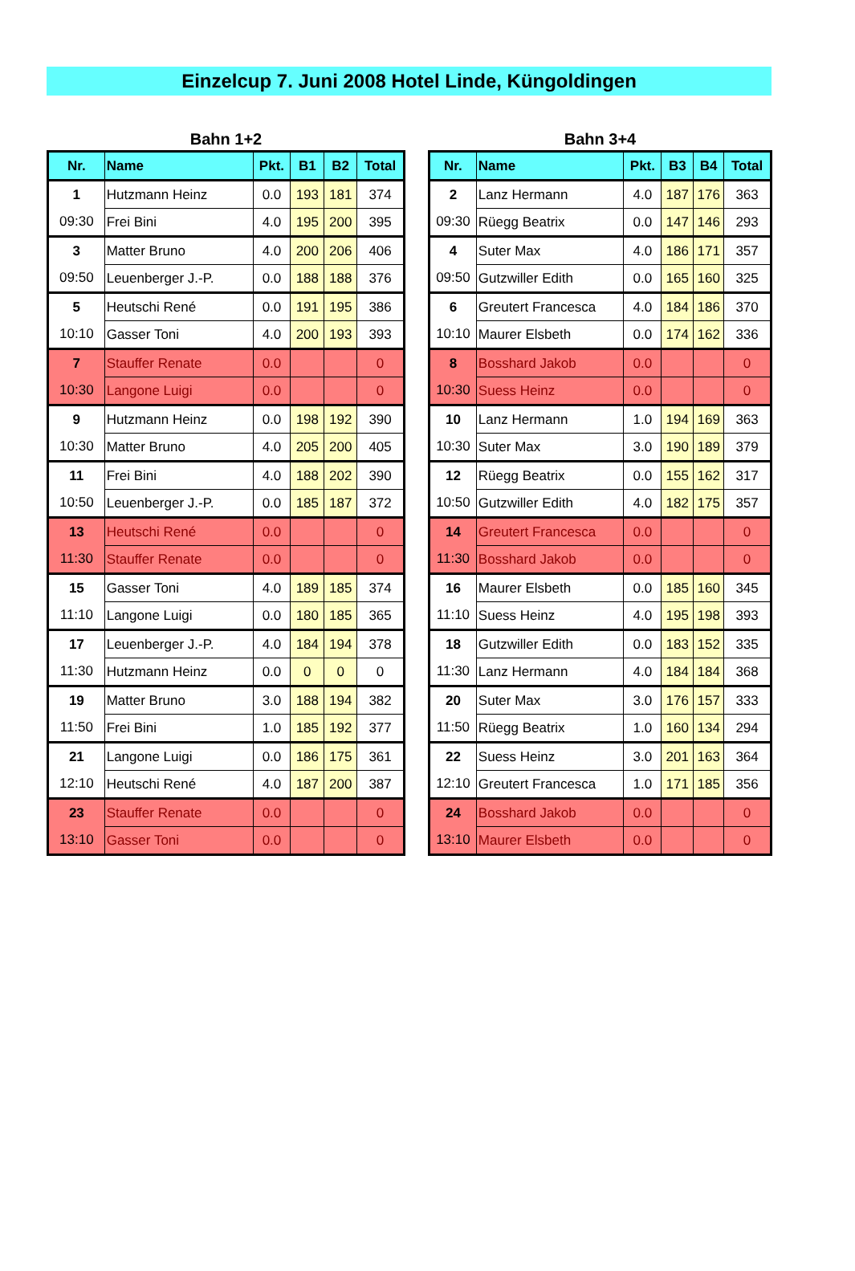Einzelcup 7. Juni 2008 Hotel Linde, Küngoldingen
Bahn 1+2
| Nr. | Name | Pkt. | B1 | B2 | Total |
| --- | --- | --- | --- | --- | --- |
| 1 | Hutzmann Heinz | 0.0 | 193 | 181 | 374 |
| 09:30 | Frei Bini | 4.0 | 195 | 200 | 395 |
| 3 | Matter Bruno | 4.0 | 200 | 206 | 406 |
| 09:50 | Leuenberger J.-P. | 0.0 | 188 | 188 | 376 |
| 5 | Heutschi René | 0.0 | 191 | 195 | 386 |
| 10:10 | Gasser Toni | 4.0 | 200 | 193 | 393 |
| 7 | Stauffer Renate | 0.0 | | | 0 |
| 10:30 | Langone Luigi | 0.0 | | | 0 |
| 9 | Hutzmann Heinz | 0.0 | 198 | 192 | 390 |
| 10:30 | Matter Bruno | 4.0 | 205 | 200 | 405 |
| 11 | Frei Bini | 4.0 | 188 | 202 | 390 |
| 10:50 | Leuenberger J.-P. | 0.0 | 185 | 187 | 372 |
| 13 | Heutschi René | 0.0 | | | 0 |
| 11:30 | Stauffer Renate | 0.0 | | | 0 |
| 15 | Gasser Toni | 4.0 | 189 | 185 | 374 |
| 11:10 | Langone Luigi | 0.0 | 180 | 185 | 365 |
| 17 | Leuenberger J.-P. | 4.0 | 184 | 194 | 378 |
| 11:30 | Hutzmann Heinz | 0.0 | 0 | 0 | 0 |
| 19 | Matter Bruno | 3.0 | 188 | 194 | 382 |
| 11:50 | Frei Bini | 1.0 | 185 | 192 | 377 |
| 21 | Langone Luigi | 0.0 | 186 | 175 | 361 |
| 12:10 | Heutschi René | 4.0 | 187 | 200 | 387 |
| 23 | Stauffer Renate | 0.0 | | | 0 |
| 13:10 | Gasser Toni | 0.0 | | | 0 |
Bahn 3+4
| Nr. | Name | Pkt. | B3 | B4 | Total |
| --- | --- | --- | --- | --- | --- |
| 2 | Lanz Hermann | 4.0 | 187 | 176 | 363 |
| 09:30 | Rüegg Beatrix | 0.0 | 147 | 146 | 293 |
| 4 | Suter Max | 4.0 | 186 | 171 | 357 |
| 09:50 | Gutzwiller Edith | 0.0 | 165 | 160 | 325 |
| 6 | Greutert Francesca | 4.0 | 184 | 186 | 370 |
| 10:10 | Maurer Elsbeth | 0.0 | 174 | 162 | 336 |
| 8 | Bosshard Jakob | 0.0 | | | 0 |
| 10:30 | Suess Heinz | 0.0 | | | 0 |
| 10 | Lanz Hermann | 1.0 | 194 | 169 | 363 |
| 10:30 | Suter Max | 3.0 | 190 | 189 | 379 |
| 12 | Rüegg Beatrix | 0.0 | 155 | 162 | 317 |
| 10:50 | Gutzwiller Edith | 4.0 | 182 | 175 | 357 |
| 14 | Greutert Francesca | 0.0 | | | 0 |
| 11:30 | Bosshard Jakob | 0.0 | | | 0 |
| 16 | Maurer Elsbeth | 0.0 | 185 | 160 | 345 |
| 11:10 | Suess Heinz | 4.0 | 195 | 198 | 393 |
| 18 | Gutzwiller Edith | 0.0 | 183 | 152 | 335 |
| 11:30 | Lanz Hermann | 4.0 | 184 | 184 | 368 |
| 20 | Suter Max | 3.0 | 176 | 157 | 333 |
| 11:50 | Rüegg Beatrix | 1.0 | 160 | 134 | 294 |
| 22 | Suess Heinz | 3.0 | 201 | 163 | 364 |
| 12:10 | Greutert Francesca | 1.0 | 171 | 185 | 356 |
| 24 | Bosshard Jakob | 0.0 | | | 0 |
| 13:10 | Maurer Elsbeth | 0.0 | | | 0 |